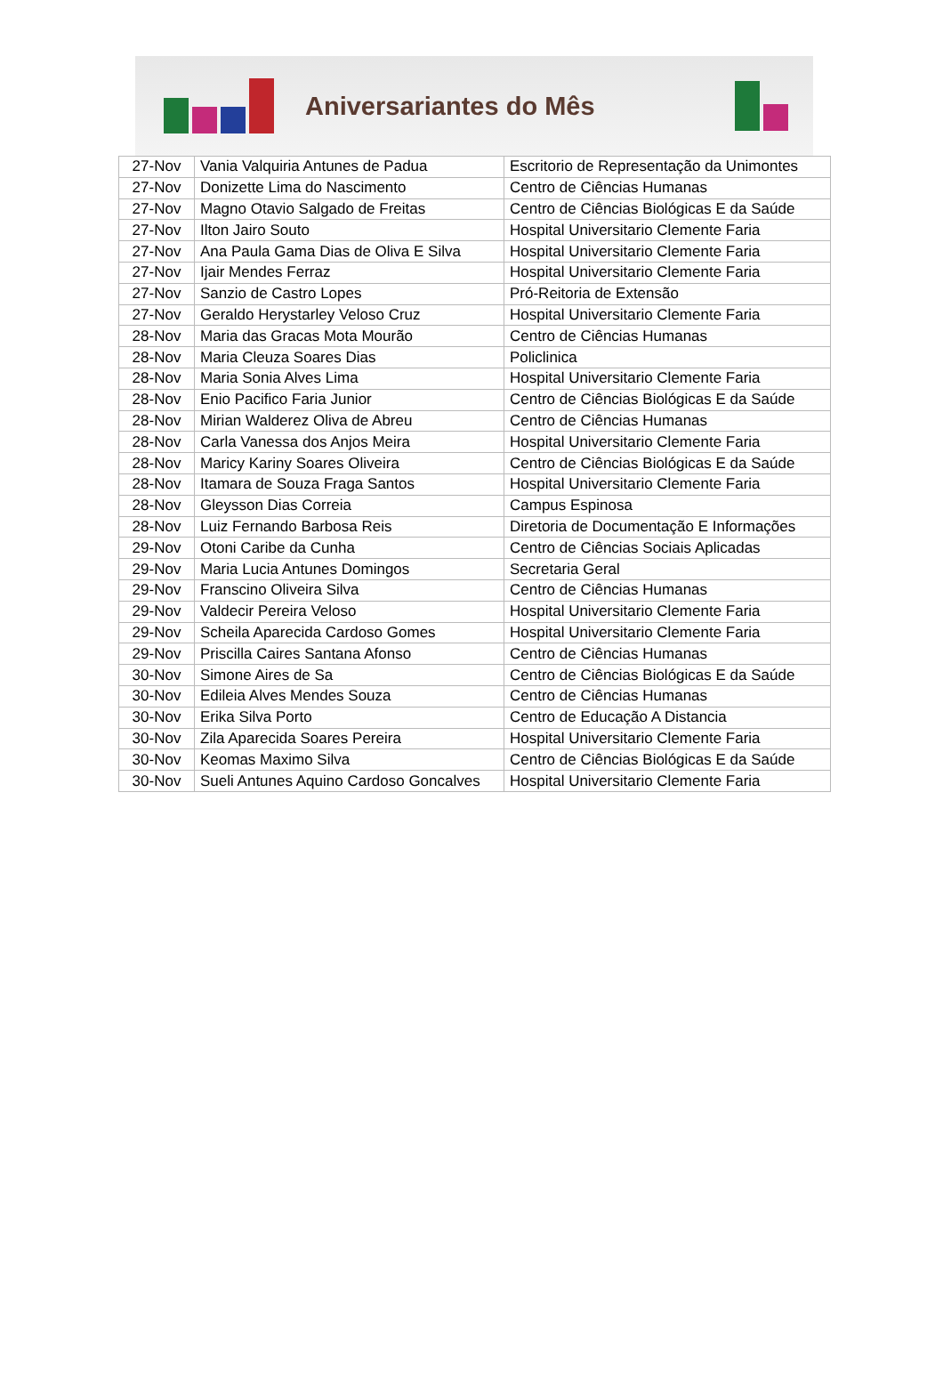Aniversariantes do Mês
| 27-Nov | Vania Valquiria Antunes de Padua | Escritorio de Representação da Unimontes |
| 27-Nov | Donizette Lima do Nascimento | Centro de Ciências Humanas |
| 27-Nov | Magno Otavio Salgado de Freitas | Centro de Ciências Biológicas E da Saúde |
| 27-Nov | Ilton Jairo Souto | Hospital Universitario Clemente Faria |
| 27-Nov | Ana Paula Gama Dias de Oliva E Silva | Hospital Universitario Clemente Faria |
| 27-Nov | Ijair Mendes Ferraz | Hospital Universitario Clemente Faria |
| 27-Nov | Sanzio de Castro Lopes | Pró-Reitoria de Extensão |
| 27-Nov | Geraldo Herystarley Veloso Cruz | Hospital Universitario Clemente Faria |
| 28-Nov | Maria das Gracas Mota Mourão | Centro de Ciências Humanas |
| 28-Nov | Maria Cleuza Soares Dias | Policlinica |
| 28-Nov | Maria Sonia Alves Lima | Hospital Universitario Clemente Faria |
| 28-Nov | Enio Pacifico Faria Junior | Centro de Ciências Biológicas E da Saúde |
| 28-Nov | Mirian Walderez Oliva de Abreu | Centro de Ciências Humanas |
| 28-Nov | Carla Vanessa dos Anjos Meira | Hospital Universitario Clemente Faria |
| 28-Nov | Maricy Kariny Soares Oliveira | Centro de Ciências Biológicas E da Saúde |
| 28-Nov | Itamara de Souza Fraga Santos | Hospital Universitario Clemente Faria |
| 28-Nov | Gleysson Dias Correia | Campus Espinosa |
| 28-Nov | Luiz Fernando Barbosa Reis | Diretoria de Documentação E Informações |
| 29-Nov | Otoni Caribe da Cunha | Centro de Ciências Sociais Aplicadas |
| 29-Nov | Maria Lucia Antunes Domingos | Secretaria Geral |
| 29-Nov | Franscino Oliveira Silva | Centro de Ciências Humanas |
| 29-Nov | Valdecir Pereira Veloso | Hospital Universitario Clemente Faria |
| 29-Nov | Scheila Aparecida Cardoso Gomes | Hospital Universitario Clemente Faria |
| 29-Nov | Priscilla Caires Santana Afonso | Centro de Ciências Humanas |
| 30-Nov | Simone Aires de Sa | Centro de Ciências Biológicas E da Saúde |
| 30-Nov | Edileia Alves Mendes Souza | Centro de Ciências Humanas |
| 30-Nov | Erika Silva Porto | Centro de Educação A Distancia |
| 30-Nov | Zila Aparecida Soares Pereira | Hospital Universitario Clemente Faria |
| 30-Nov | Keomas Maximo Silva | Centro de Ciências Biológicas E da Saúde |
| 30-Nov | Sueli Antunes Aquino Cardoso Goncalves | Hospital Universitario Clemente Faria |